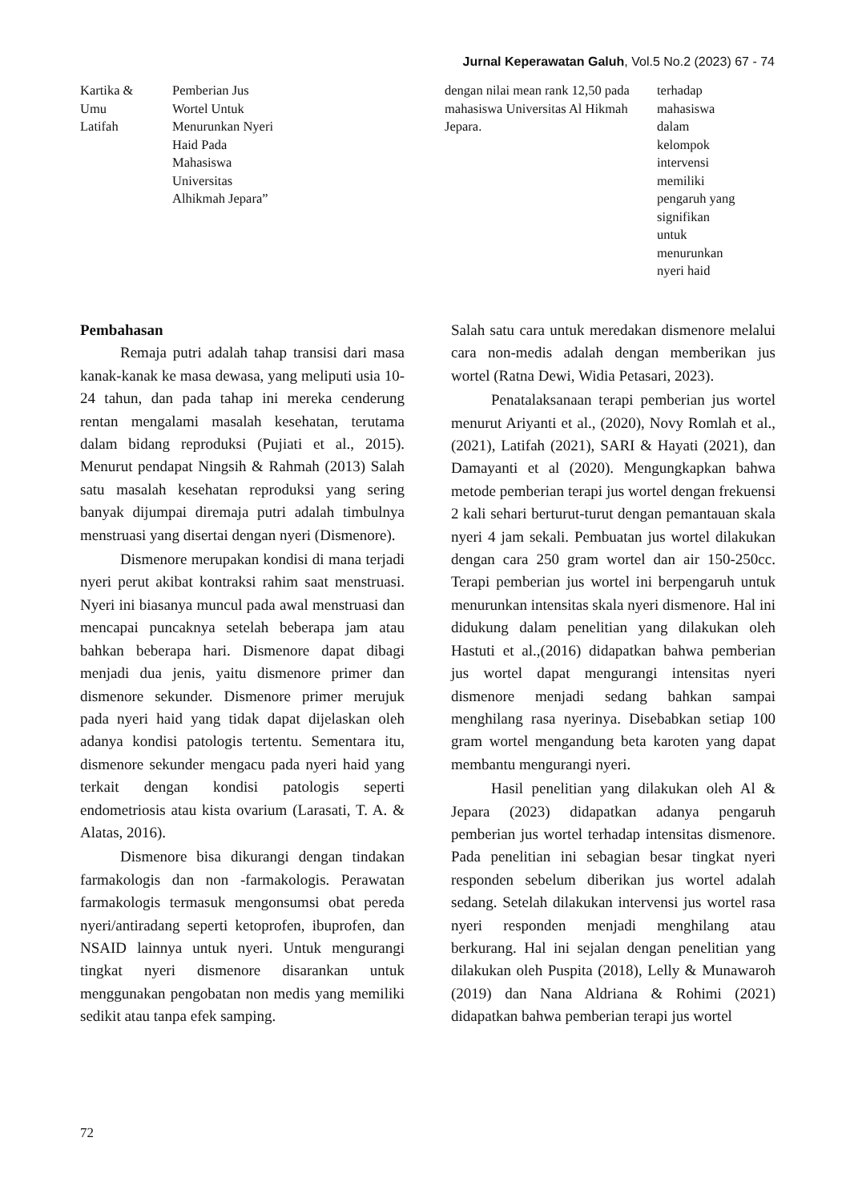Jurnal Keperawatan Galuh, Vol.5 No.2 (2023) 67 - 74
| Kartika & Umu Latifah | Pemberian Jus Wortel Untuk Menurunkan Nyeri Haid Pada Mahasiswa Universitas Alhikmah Jepara” | dengan nilai mean rank 12,50 pada mahasiswa Universitas Al Hikmah Jepara. | terhadap mahasiswa dalam kelompok intervensi memiliki pengaruh yang signifikan untuk menurunkan nyeri haid |
Pembahasan
Remaja putri adalah tahap transisi dari masa kanak-kanak ke masa dewasa, yang meliputi usia 10-24 tahun, dan pada tahap ini mereka cenderung rentan mengalami masalah kesehatan, terutama dalam bidang reproduksi (Pujiati et al., 2015). Menurut pendapat Ningsih & Rahmah (2013) Salah satu masalah kesehatan reproduksi yang sering banyak dijumpai diremaja putri adalah timbulnya menstruasi yang disertai dengan nyeri (Dismenore).
Dismenore merupakan kondisi di mana terjadi nyeri perut akibat kontraksi rahim saat menstruasi. Nyeri ini biasanya muncul pada awal menstruasi dan mencapai puncaknya setelah beberapa jam atau bahkan beberapa hari. Dismenore dapat dibagi menjadi dua jenis, yaitu dismenore primer dan dismenore sekunder. Dismenore primer merujuk pada nyeri haid yang tidak dapat dijelaskan oleh adanya kondisi patologis tertentu. Sementara itu, dismenore sekunder mengacu pada nyeri haid yang terkait dengan kondisi patologis seperti endometriosis atau kista ovarium (Larasati, T. A. & Alatas, 2016).
Dismenore bisa dikurangi dengan tindakan farmakologis dan non -farmakologis. Perawatan farmakologis termasuk mengonsumsi obat pereda nyeri/antiradang seperti ketoprofen, ibuprofen, dan NSAID lainnya untuk nyeri. Untuk mengurangi tingkat nyeri dismenore disarankan untuk menggunakan pengobatan non medis yang memiliki sedikit atau tanpa efek samping.
Salah satu cara untuk meredakan dismenore melalui cara non-medis adalah dengan memberikan jus wortel (Ratna Dewi, Widia Petasari, 2023).
Penatalaksanaan terapi pemberian jus wortel menurut Ariyanti et al., (2020), Novy Romlah et al., (2021), Latifah (2021), SARI & Hayati (2021), dan Damayanti et al (2020). Mengungkapkan bahwa metode pemberian terapi jus wortel dengan frekuensi 2 kali sehari berturut-turut dengan pemantauan skala nyeri 4 jam sekali. Pembuatan jus wortel dilakukan dengan cara 250 gram wortel dan air 150-250cc. Terapi pemberian jus wortel ini berpengaruh untuk menurunkan intensitas skala nyeri dismenore. Hal ini didukung dalam penelitian yang dilakukan oleh Hastuti et al.,(2016) didapatkan bahwa pemberian jus wortel dapat mengurangi intensitas nyeri dismenore menjadi sedang bahkan sampai menghilang rasa nyerinya. Disebabkan setiap 100 gram wortel mengandung beta karoten yang dapat membantu mengurangi nyeri.
Hasil penelitian yang dilakukan oleh Al & Jepara (2023) didapatkan adanya pengaruh pemberian jus wortel terhadap intensitas dismenore. Pada penelitian ini sebagian besar tingkat nyeri responden sebelum diberikan jus wortel adalah sedang. Setelah dilakukan intervensi jus wortel rasa nyeri responden menjadi menghilang atau berkurang. Hal ini sejalan dengan penelitian yang dilakukan oleh Puspita (2018), Lelly & Munawaroh (2019) dan Nana Aldriana & Rohimi (2021) didapatkan bahwa pemberian terapi jus wortel
72